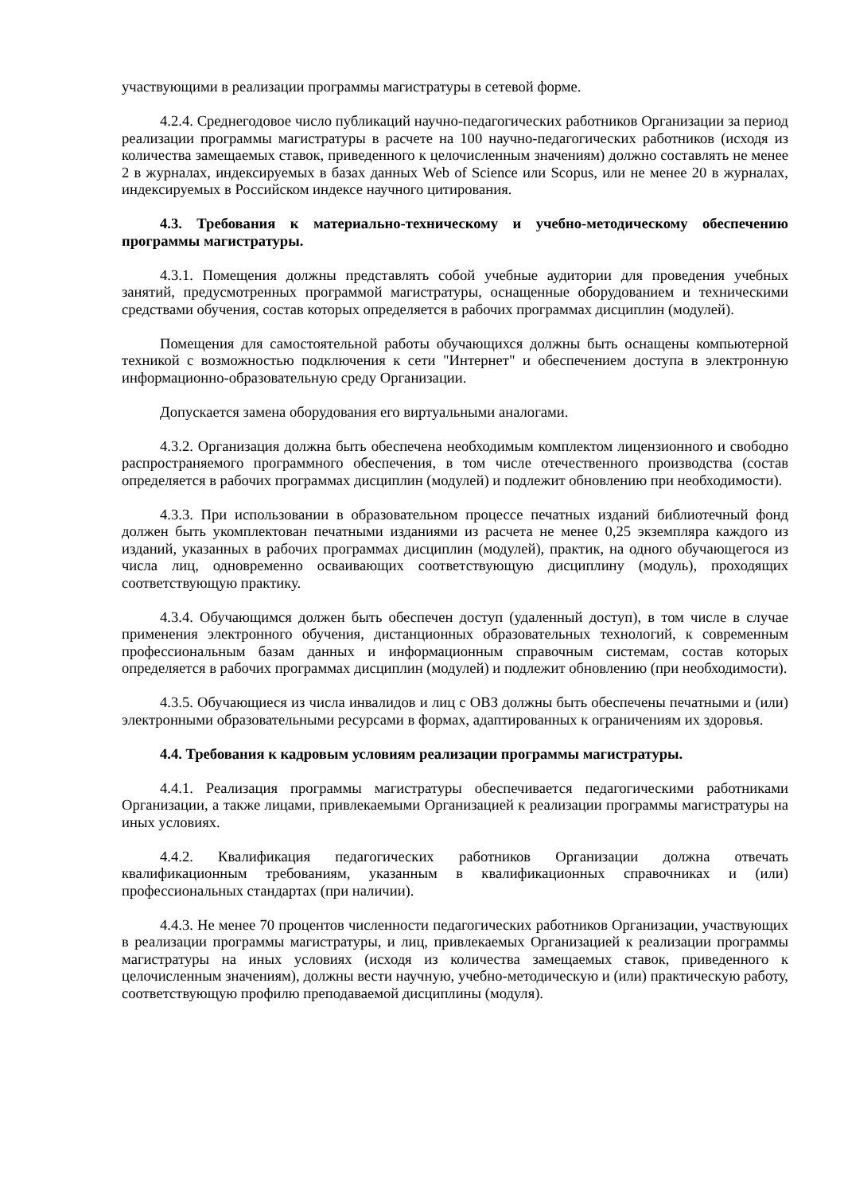участвующими в реализации программы магистратуры в сетевой форме.
4.2.4. Среднегодовое число публикаций научно-педагогических работников Организации за период реализации программы магистратуры в расчете на 100 научно-педагогических работников (исходя из количества замещаемых ставок, приведенного к целочисленным значениям) должно составлять не менее 2 в журналах, индексируемых в базах данных Web of Science или Scopus, или не менее 20 в журналах, индексируемых в Российском индексе научного цитирования.
4.3. Требования к материально-техническому и учебно-методическому обеспечению программы магистратуры.
4.3.1. Помещения должны представлять собой учебные аудитории для проведения учебных занятий, предусмотренных программой магистратуры, оснащенные оборудованием и техническими средствами обучения, состав которых определяется в рабочих программах дисциплин (модулей).
Помещения для самостоятельной работы обучающихся должны быть оснащены компьютерной техникой с возможностью подключения к сети "Интернет" и обеспечением доступа в электронную информационно-образовательную среду Организации.
Допускается замена оборудования его виртуальными аналогами.
4.3.2. Организация должна быть обеспечена необходимым комплектом лицензионного и свободно распространяемого программного обеспечения, в том числе отечественного производства (состав определяется в рабочих программах дисциплин (модулей) и подлежит обновлению при необходимости).
4.3.3. При использовании в образовательном процессе печатных изданий библиотечный фонд должен быть укомплектован печатными изданиями из расчета не менее 0,25 экземпляра каждого из изданий, указанных в рабочих программах дисциплин (модулей), практик, на одного обучающегося из числа лиц, одновременно осваивающих соответствующую дисциплину (модуль), проходящих соответствующую практику.
4.3.4. Обучающимся должен быть обеспечен доступ (удаленный доступ), в том числе в случае применения электронного обучения, дистанционных образовательных технологий, к современным профессиональным базам данных и информационным справочным системам, состав которых определяется в рабочих программах дисциплин (модулей) и подлежит обновлению (при необходимости).
4.3.5. Обучающиеся из числа инвалидов и лиц с ОВЗ должны быть обеспечены печатными и (или) электронными образовательными ресурсами в формах, адаптированных к ограничениям их здоровья.
4.4. Требования к кадровым условиям реализации программы магистратуры.
4.4.1. Реализация программы магистратуры обеспечивается педагогическими работниками Организации, а также лицами, привлекаемыми Организацией к реализации программы магистратуры на иных условиях.
4.4.2. Квалификация педагогических работников Организации должна отвечать квалификационным требованиям, указанным в квалификационных справочниках и (или) профессиональных стандартах (при наличии).
4.4.3. Не менее 70 процентов численности педагогических работников Организации, участвующих в реализации программы магистратуры, и лиц, привлекаемых Организацией к реализации программы магистратуры на иных условиях (исходя из количества замещаемых ставок, приведенного к целочисленным значениям), должны вести научную, учебно-методическую и (или) практическую работу, соответствующую профилю преподаваемой дисциплины (модуля).